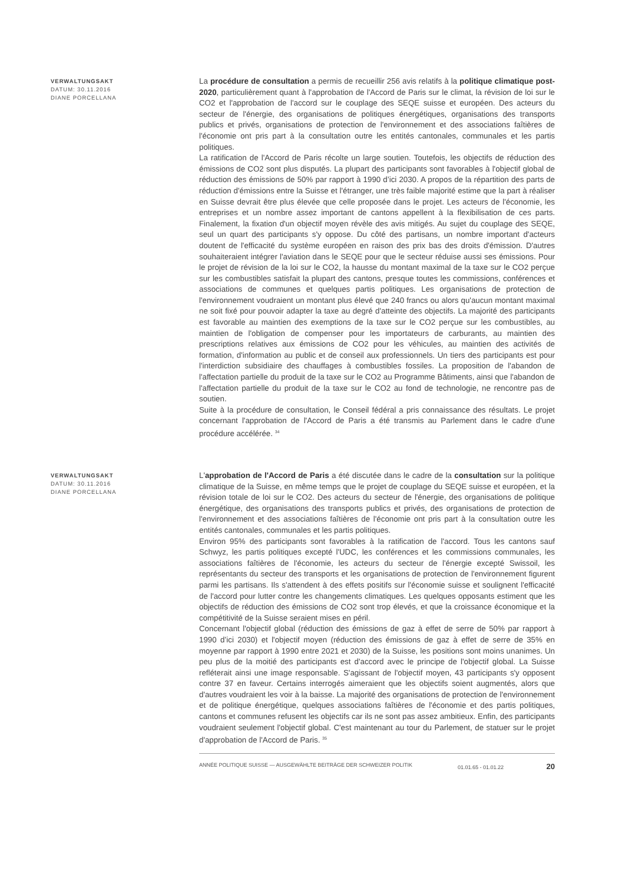VERWALTUNGSAKT
DATUM: 30.11.2016
DIANE PORCELLANA
La procédure de consultation a permis de recueillir 256 avis relatifs à la politique climatique post-2020, particulièrement quant à l'approbation de l'Accord de Paris sur le climat, la révision de loi sur le CO2 et l'approbation de l'accord sur le couplage des SEQE suisse et européen. Des acteurs du secteur de l'énergie, des organisations de politiques énergétiques, organisations des transports publics et privés, organisations de protection de l'environnement et des associations faîtières de l'économie ont pris part à la consultation outre les entités cantonales, communales et les partis politiques.
La ratification de l'Accord de Paris récolte un large soutien. Toutefois, les objectifs de réduction des émissions de CO2 sont plus disputés. La plupart des participants sont favorables à l'objectif global de réduction des émissions de 50% par rapport à 1990 d’ici 2030. A propos de la répartition des parts de réduction d'émissions entre la Suisse et l'étranger, une très faible majorité estime que la part à réaliser en Suisse devrait être plus élevée que celle proposée dans le projet. Les acteurs de l'économie, les entreprises et un nombre assez important de cantons appellent à la flexibilisation de ces parts. Finalement, la fixation d'un objectif moyen révèle des avis mitigés. Au sujet du couplage des SEQE, seul un quart des participants s'y oppose. Du côté des partisans, un nombre important d'acteurs doutent de l'efficacité du système européen en raison des prix bas des droits d'émission. D'autres souhaiteraient intégrer l'aviation dans le SEQE pour que le secteur réduise aussi ses émissions. Pour le projet de révision de la loi sur le CO2, la hausse du montant maximal de la taxe sur le CO2 perçue sur les combustibles satisfait la plupart des cantons, presque toutes les commissions, conférences et associations de communes et quelques partis politiques. Les organisations de protection de l'environnement voudraient un montant plus élevé que 240 francs ou alors qu'aucun montant maximal ne soit fixé pour pouvoir adapter la taxe au degré d'atteinte des objectifs. La majorité des participants est favorable au maintien des exemptions de la taxe sur le CO2 perçue sur les combustibles, au maintien de l'obligation de compenser pour les importateurs de carburants, au maintien des prescriptions relatives aux émissions de CO2 pour les véhicules, au maintien des activités de formation, d'information au public et de conseil aux professionnels. Un tiers des participants est pour l'interdiction subsidiaire des chauffages à combustibles fossiles. La proposition de l'abandon de l'affectation partielle du produit de la taxe sur le CO2 au Programme Bâtiments, ainsi que l'abandon de l'affectation partielle du produit de la taxe sur le CO2 au fond de technologie, ne rencontre pas de soutien.
Suite à la procédure de consultation, le Conseil fédéral a pris connaissance des résultats. Le projet concernant l'approbation de l'Accord de Paris a été transmis au Parlement dans le cadre d'une procédure accélérée. <sup>34</sup>
VERWALTUNGSAKT
DATUM: 30.11.2016
DIANE PORCELLANA
L'approbation de l'Accord de Paris a été discutée dans le cadre de la consultation sur la politique climatique de la Suisse, en même temps que le projet de couplage du SEQE suisse et européen, et la révision totale de loi sur le CO2. Des acteurs du secteur de l'énergie, des organisations de politique énergétique, des organisations des transports publics et privés, des organisations de protection de l'environnement et des associations faîtières de l'économie ont pris part à la consultation outre les entités cantonales, communales et les partis politiques.
Environ 95% des participants sont favorables à la ratification de l'accord. Tous les cantons sauf Schwyz, les partis politiques excepté l'UDC, les conférences et les commissions communales, les associations faîtières de l'économie, les acteurs du secteur de l'énergie excepté Swissoil, les représentants du secteur des transports et les organisations de protection de l'environnement figurent parmi les partisans. Ils s'attendent à des effets positifs sur l'économie suisse et soulignent l'efficacité de l'accord pour lutter contre les changements climatiques. Les quelques opposants estiment que les objectifs de réduction des émissions de CO2 sont trop élevés, et que la croissance économique et la compétitivité de la Suisse seraient mises en péril.
Concernant l'objectif global (réduction des émissions de gaz à effet de serre de 50% par rapport à 1990 d’ici 2030) et l'objectif moyen (réduction des émissions de gaz à effet de serre de 35% en moyenne par rapport à 1990 entre 2021 et 2030) de la Suisse, les positions sont moins unanimes. Un peu plus de la moitié des participants est d'accord avec le principe de l'objectif global. La Suisse refléterait ainsi une image responsable. S'agissant de l'objectif moyen, 43 participants s'y opposent contre 37 en faveur. Certains interrogés aimeraient que les objectifs soient augmentés, alors que d'autres voudraient les voir à la baisse. La majorité des organisations de protection de l'environnement et de politique énergétique, quelques associations faîtières de l'économie et des partis politiques, cantons et communes refusent les objectifs car ils ne sont pas assez ambitieux. Enfin, des participants voudraient seulement l'objectif global. C'est maintenant au tour du Parlement, de statuer sur le projet d'approbation de l'Accord de Paris. <sup>35</sup>
ANNÉE POLITIQUE SUISSE — AUSGEWÄHLTE BEITRÄGE DER SCHWEIZER POLITIK 01.01.65 - 01.01.22 20